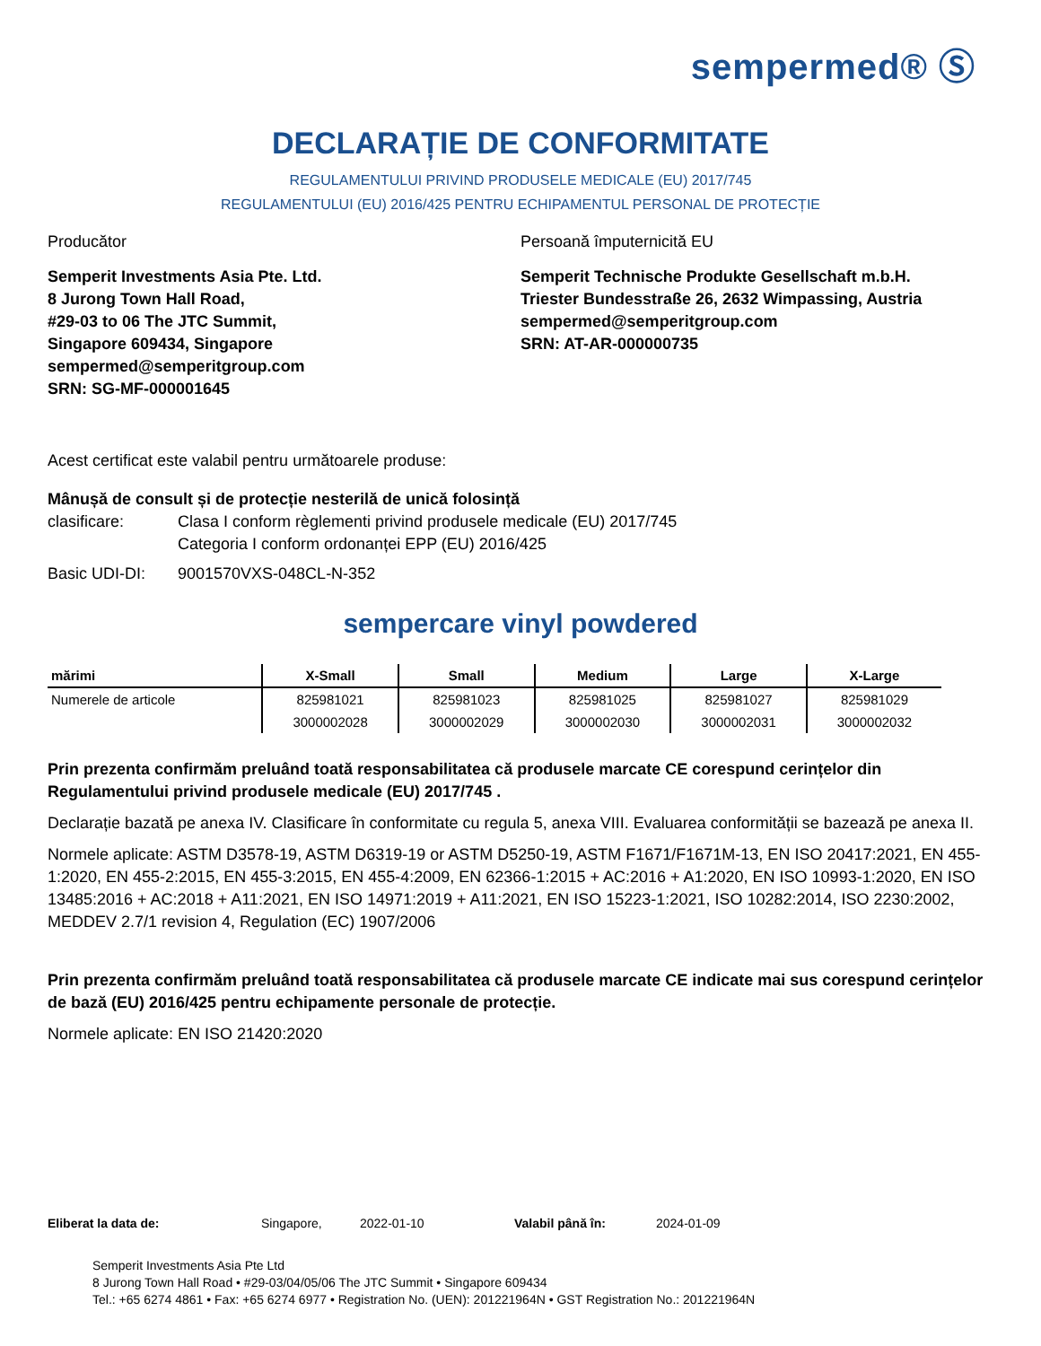sempermed® Ⓢ
DECLARAȚIE DE CONFORMITATE
REGULAMENTULUI PRIVIND PRODUSELE MEDICALE (EU) 2017/745
REGULAMENTULUI (EU) 2016/425 PENTRU ECHIPAMENTUL PERSONAL DE PROTECȚIE
Producător
Semperit Investments Asia Pte. Ltd.
8 Jurong Town Hall Road,
#29-03 to 06 The JTC Summit,
Singapore 609434, Singapore
sempermed@semperitgroup.com
SRN: SG-MF-000001645
Persoană împuternicită EU
Semperit Technische Produkte Gesellschaft m.b.H.
Triester Bundesstraße 26, 2632 Wimpassing, Austria
sempermed@semperitgroup.com
SRN: AT-AR-000000735
Acest certificat este valabil pentru următoarele produse:
Mânușă de consult și de protecție nesterilă de unică folosință
clasificare: Clasa I conform règlementi privind produsele medicale (EU) 2017/745
Categoria I conform ordonanței EPP (EU) 2016/425
Basic UDI-DI: 9001570VXS-048CL-N-352
sempercare vinyl powdered
| mărimi | X-Small | Small | Medium | Large | X-Large |
| --- | --- | --- | --- | --- | --- |
| Numerele de articole | 825981021 | 825981023 | 825981025 | 825981027 | 825981029 |
| | 3000002028 | 3000002029 | 3000002030 | 3000002031 | 3000002032 |
Prin prezenta confirmăm preluând toată responsabilitatea că produsele marcate CE corespund cerințelor din Regulamentului privind produsele medicale (EU) 2017/745 .
Declarație bazată pe anexa IV. Clasificare în conformitate cu regula 5, anexa VIII. Evaluarea conformității se bazează pe anexa II.
Normele aplicate: ASTM D3578-19, ASTM D6319-19 or ASTM D5250-19, ASTM F1671/F1671M-13, EN ISO 20417:2021, EN 455-1:2020, EN 455-2:2015, EN 455-3:2015, EN 455-4:2009, EN 62366-1:2015 + AC:2016 + A1:2020, EN ISO 10993-1:2020, EN ISO 13485:2016 + AC:2018 + A11:2021, EN ISO 14971:2019 + A11:2021, EN ISO 15223-1:2021, ISO 10282:2014, ISO 2230:2002, MEDDEV 2.7/1 revision 4, Regulation (EC) 1907/2006
Prin prezenta confirmăm preluând toată responsabilitatea că produsele marcate CE indicate mai sus corespund cerințelor de bază (EU) 2016/425 pentru echipamente personale de protecție.
Normele aplicate: EN ISO 21420:2020
Eliberat la data de: Singapore, 2022-01-10 Valabil până în: 2024-01-09
Semperit Investments Asia Pte Ltd
8 Jurong Town Hall Road • #29-03/04/05/06 The JTC Summit • Singapore 609434
Tel.: +65 6274 4861 • Fax: +65 6274 6977 • Registration No. (UEN): 201221964N • GST Registration No.: 201221964N